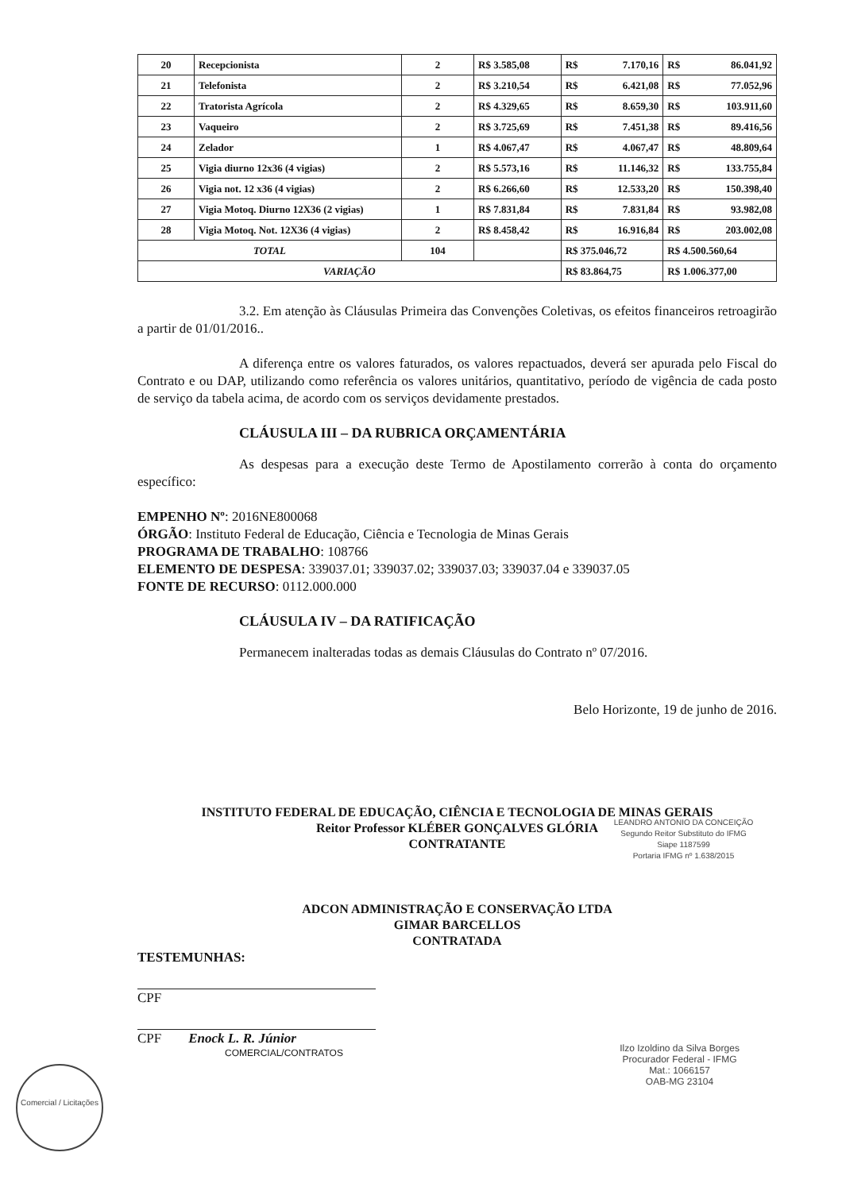| 20 | Recepcionista | 2 | R$ 3.585,08 | R$ 7.170,16 | R$ 86.041,92 |
| 21 | Telefonista | 2 | R$ 3.210,54 | R$ 6.421,08 | R$ 77.052,96 |
| 22 | Tratorista Agrícola | 2 | R$ 4.329,65 | R$ 8.659,30 | R$ 103.911,60 |
| 23 | Vaqueiro | 2 | R$ 3.725,69 | R$ 7.451,38 | R$ 89.416,56 |
| 24 | Zelador | 1 | R$ 4.067,47 | R$ 4.067,47 | R$ 48.809,64 |
| 25 | Vigia diurno 12x36 (4 vigias) | 2 | R$ 5.573,16 | R$ 11.146,32 | R$ 133.755,84 |
| 26 | Vigia not. 12 x36 (4 vigias) | 2 | R$ 6.266,60 | R$ 12.533,20 | R$ 150.398,40 |
| 27 | Vigia Motoq. Diurno 12X36 (2 vigias) | 1 | R$ 7.831,84 | R$ 7.831,84 | R$ 93.982,08 |
| 28 | Vigia Motoq. Not. 12X36 (4 vigias) | 2 | R$ 8.458,42 | R$ 16.916,84 | R$ 203.002,08 |
| TOTAL | | 104 | | R$ 375.046,72 | R$ 4.500.560,64 |
| VARIAÇÃO | | | | R$ 83.864,75 | R$ 1.006.377,00 |
3.2. Em atenção às Cláusulas Primeira das Convenções Coletivas, os efeitos financeiros retroagirão a partir de 01/01/2016..
A diferença entre os valores faturados, os valores repactuados, deverá ser apurada pelo Fiscal do Contrato e ou DAP, utilizando como referência os valores unitários, quantitativo, período de vigência de cada posto de serviço da tabela acima, de acordo com os serviços devidamente prestados.
CLÁUSULA III – DA RUBRICA ORÇAMENTÁRIA
As despesas para a execução deste Termo de Apostilamento correrão à conta do orçamento específico:
EMPENHO Nº: 2016NE800068
ÓRGÃO: Instituto Federal de Educação, Ciência e Tecnologia de Minas Gerais
PROGRAMA DE TRABALHO: 108766
ELEMENTO DE DESPESA: 339037.01; 339037.02; 339037.03; 339037.04 e 339037.05
FONTE DE RECURSO: 0112.000.000
CLÁUSULA IV – DA RATIFICAÇÃO
Permanecem inalteradas todas as demais Cláusulas do Contrato nº 07/2016.
Belo Horizonte, 19 de junho de 2016.
INSTITUTO FEDERAL DE EDUCAÇÃO, CIÊNCIA E TECNOLOGIA DE MINAS GERAIS
Reitor Professor KLÉBER GONÇALVES GLÓRIA
CONTRATANTE
LEANDRO ANTONIO DA CONCEIÇÃO
Segundo Reitor Substituto do IFMG
Siape 1187599
Portaria IFMG nº 1.638/2015
ADCON ADMINISTRAÇÃO E CONSERVAÇÃO LTDA
GIMAR BARCELLOS
CONTRATADA
TESTEMUNHAS:
CPF
CPF Enock L. R. Júnior
COMERCIAL/CONTRATOS
Ilzo Izoldino da Silva Borges
Procurador Federal - IFMG
Mat.: 1066157
OAB-MG 23104
Comercial / Licitações